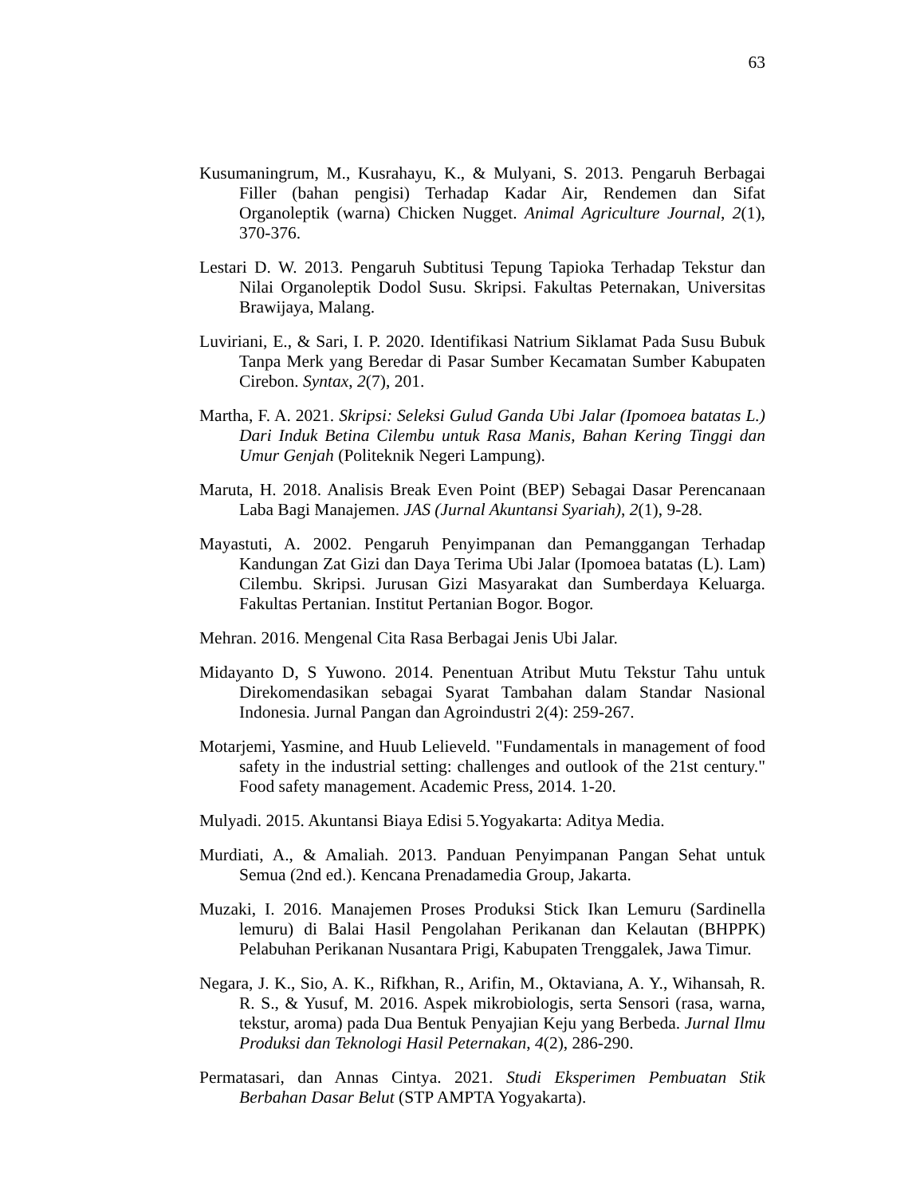63
Kusumaningrum, M., Kusrahayu, K., & Mulyani, S. 2013. Pengaruh Berbagai Filler (bahan pengisi) Terhadap Kadar Air, Rendemen dan Sifat Organoleptik (warna) Chicken Nugget. Animal Agriculture Journal, 2(1), 370-376.
Lestari D. W. 2013. Pengaruh Subtitusi Tepung Tapioka Terhadap Tekstur dan Nilai Organoleptik Dodol Susu. Skripsi. Fakultas Peternakan, Universitas Brawijaya, Malang.
Luviriani, E., & Sari, I. P. 2020. Identifikasi Natrium Siklamat Pada Susu Bubuk Tanpa Merk yang Beredar di Pasar Sumber Kecamatan Sumber Kabupaten Cirebon. Syntax, 2(7), 201.
Martha, F. A. 2021. Skripsi: Seleksi Gulud Ganda Ubi Jalar (Ipomoea batatas L.) Dari Induk Betina Cilembu untuk Rasa Manis, Bahan Kering Tinggi dan Umur Genjah (Politeknik Negeri Lampung).
Maruta, H. 2018. Analisis Break Even Point (BEP) Sebagai Dasar Perencanaan Laba Bagi Manajemen. JAS (Jurnal Akuntansi Syariah), 2(1), 9-28.
Mayastuti, A. 2002. Pengaruh Penyimpanan dan Pemanggangan Terhadap Kandungan Zat Gizi dan Daya Terima Ubi Jalar (Ipomoea batatas (L). Lam) Cilembu. Skripsi. Jurusan Gizi Masyarakat dan Sumberdaya Keluarga. Fakultas Pertanian. Institut Pertanian Bogor. Bogor.
Mehran. 2016. Mengenal Cita Rasa Berbagai Jenis Ubi Jalar.
Midayanto D, S Yuwono. 2014. Penentuan Atribut Mutu Tekstur Tahu untuk Direkomendasikan sebagai Syarat Tambahan dalam Standar Nasional Indonesia. Jurnal Pangan dan Agroindustri 2(4): 259-267.
Motarjemi, Yasmine, and Huub Lelieveld. "Fundamentals in management of food safety in the industrial setting: challenges and outlook of the 21st century." Food safety management. Academic Press, 2014. 1-20.
Mulyadi. 2015. Akuntansi Biaya Edisi 5.Yogyakarta: Aditya Media.
Murdiati, A., & Amaliah. 2013. Panduan Penyimpanan Pangan Sehat untuk Semua (2nd ed.). Kencana Prenadamedia Group, Jakarta.
Muzaki, I. 2016. Manajemen Proses Produksi Stick Ikan Lemuru (Sardinella lemuru) di Balai Hasil Pengolahan Perikanan dan Kelautan (BHPPK) Pelabuhan Perikanan Nusantara Prigi, Kabupaten Trenggalek, Jawa Timur.
Negara, J. K., Sio, A. K., Rifkhan, R., Arifin, M., Oktaviana, A. Y., Wihansah, R. R. S., & Yusuf, M. 2016. Aspek mikrobiologis, serta Sensori (rasa, warna, tekstur, aroma) pada Dua Bentuk Penyajian Keju yang Berbeda. Jurnal Ilmu Produksi dan Teknologi Hasil Peternakan, 4(2), 286-290.
Permatasari, dan Annas Cintya. 2021. Studi Eksperimen Pembuatan Stik Berbahan Dasar Belut (STP AMPTA Yogyakarta).